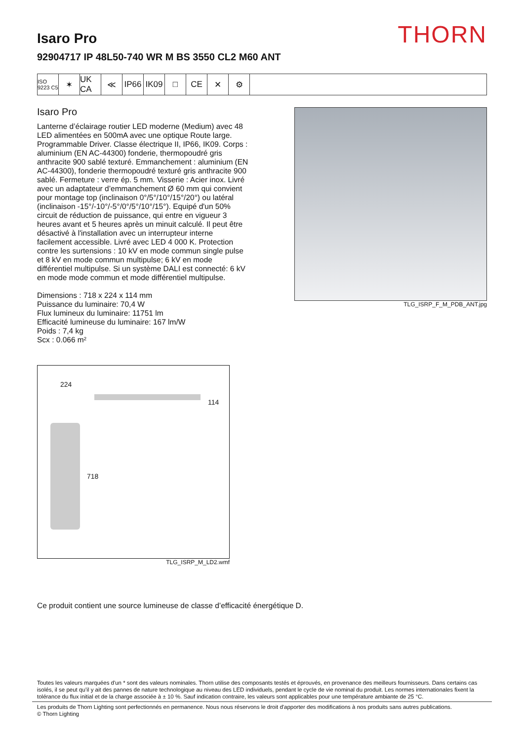THORN
Isaro Pro
92904717 IP 48L50-740 WR M BS 3550 CL2 M60 ANT
ISO 9223 C5
✶ UK CA
≪ IP66 IK09 □ CE ✕ ⚙
Isaro Pro
Lanterne d’éclairage routier LED moderne (Medium) avec 48 LED alimentées en 500mA avec une optique Route large. Programmable Driver. Classe électrique II, IP66, IK09. Corps : aluminium (EN AC-44300) fonderie, thermopoudré gris anthracite 900 sablé texturé. Emmanchement : aluminium (EN AC-44300), fonderie thermopoudré texturé gris anthracite 900 sablé. Fermeture : verre ép. 5 mm. Visserie : Acier inox. Livré avec un adaptateur d’emmanchement Ø 60 mm qui convient pour montage top (inclinaison 0°/5°/10°/15°/20°) ou latéral (inclinaison -15°/-10°/-5°/0°/5°/10°/15°). Equipé d'un 50% circuit de réduction de puissance, qui entre en vigueur 3 heures avant et 5 heures après un minuit calculé. Il peut être désactivé à l'installation avec un interrupteur interne facilement accessible. Livré avec LED 4 000 K. Protection contre les surtensions : 10 kV en mode commun single pulse et 8 kV en mode commun multipulse; 6 kV en mode différentiel multipulse. Si un système DALI est connecté: 6 kV en mode mode commun et mode différentiel multipulse.
Dimensions : 718 x 224 x 114 mm
Puissance du luminaire: 70,4 W
Flux lumineux du luminaire: 11751 lm
Efficacité lumineuse du luminaire: 167 lm/W
Poids : 7,4 kg
Scx : 0.066 m²
TLG_ISRP_F_M_PDB_ANT.jpg
224
114
718
TLG_ISRP_M_LD2.wmf
Ce produit contient une source lumineuse de classe d’efficacité énergétique D.
Toutes les valeurs marquées d'un * sont des valeurs nominales. Thorn utilise des composants testés et éprouvés, en provenance des meilleurs fournisseurs. Dans certains cas isolés, il se peut qu’il y ait des pannes de nature technologique au niveau des LED individuels, pendant le cycle de vie nominal du produit. Les normes internationales fixent la tolérance du flux initial et de la charge associée à ± 10 %. Sauf indication contraire, les valeurs sont applicables pour une température ambiante de 25 °C.
Les produits de Thorn Lighting sont perfectionnés en permanence. Nous nous réservons le droit d'apporter des modifications à nos produits sans autres publications.
© Thorn Lighting